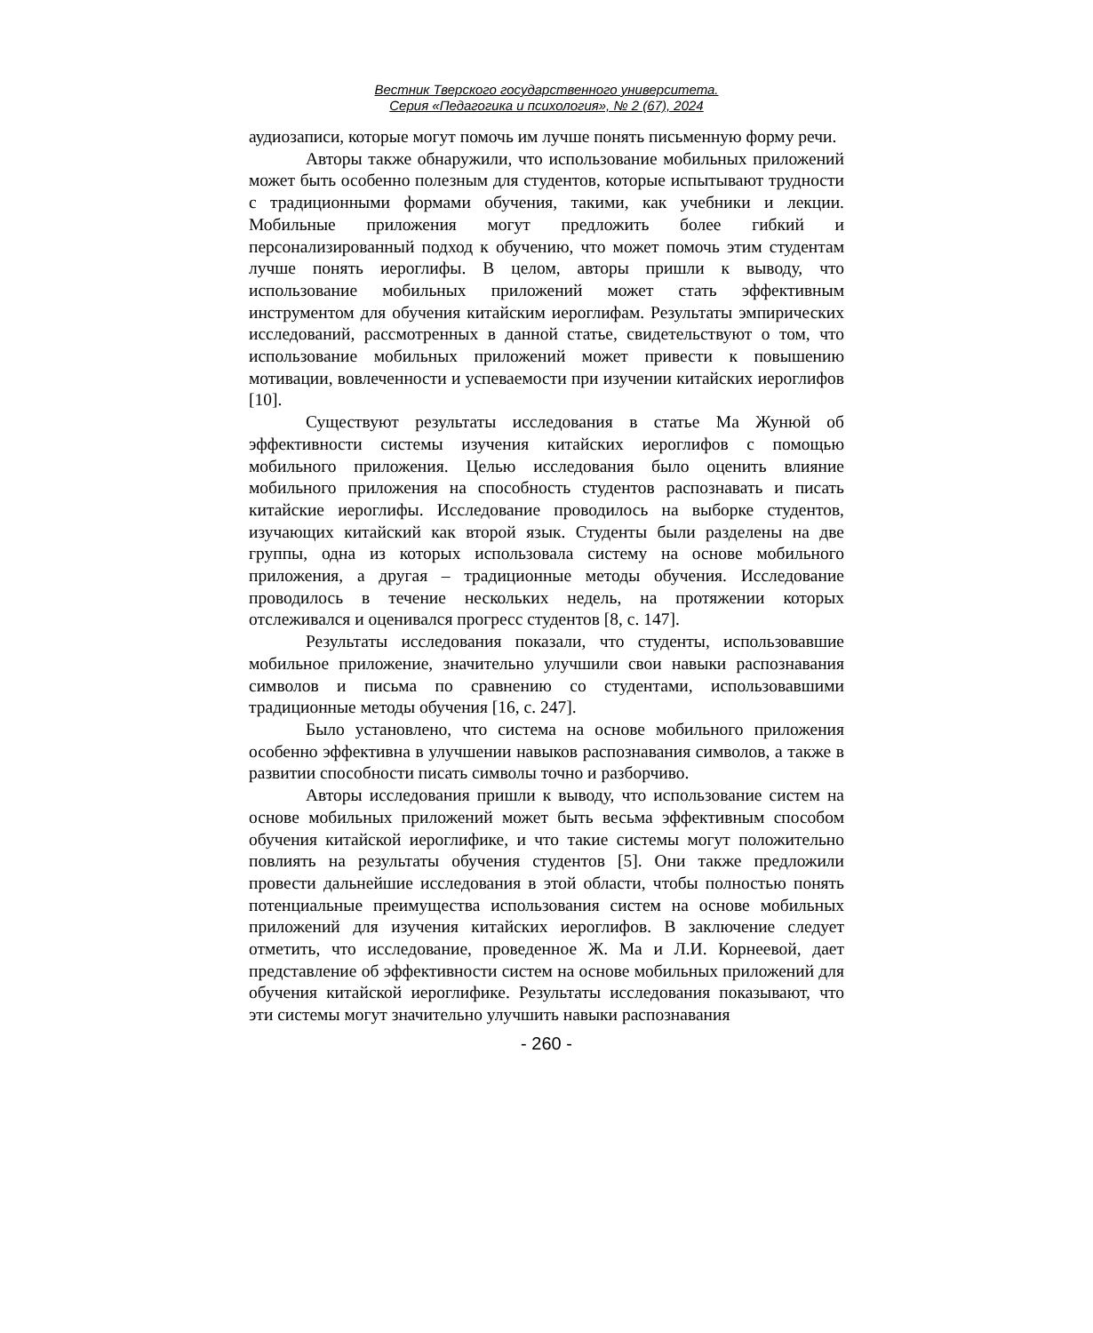Вестник Тверского государственного университета.
Серия «Педагогика и психология», № 2 (67), 2024
аудиозаписи, которые могут помочь им лучше понять письменную форму речи.
Авторы также обнаружили, что использование мобильных приложений может быть особенно полезным для студентов, которые испытывают трудности с традиционными формами обучения, такими, как учебники и лекции. Мобильные приложения могут предложить более гибкий и персонализированный подход к обучению, что может помочь этим студентам лучше понять иероглифы. В целом, авторы пришли к выводу, что использование мобильных приложений может стать эффективным инструментом для обучения китайским иероглифам. Результаты эмпирических исследований, рассмотренных в данной статье, свидетельствуют о том, что использование мобильных приложений может привести к повышению мотивации, вовлеченности и успеваемости при изучении китайских иероглифов [10].
Существуют результаты исследования в статье Ма Жунюй об эффективности системы изучения китайских иероглифов с помощью мобильного приложения. Целью исследования было оценить влияние мобильного приложения на способность студентов распознавать и писать китайские иероглифы. Исследование проводилось на выборке студентов, изучающих китайский как второй язык. Студенты были разделены на две группы, одна из которых использовала систему на основе мобильного приложения, а другая – традиционные методы обучения. Исследование проводилось в течение нескольких недель, на протяжении которых отслеживался и оценивался прогресс студентов [8, с. 147].
Результаты исследования показали, что студенты, использовавшие мобильное приложение, значительно улучшили свои навыки распознавания символов и письма по сравнению со студентами, использовавшими традиционные методы обучения [16, с. 247].
Было установлено, что система на основе мобильного приложения особенно эффективна в улучшении навыков распознавания символов, а также в развитии способности писать символы точно и разборчиво.
Авторы исследования пришли к выводу, что использование систем на основе мобильных приложений может быть весьма эффективным способом обучения китайской иероглифике, и что такие системы могут положительно повлиять на результаты обучения студентов [5]. Они также предложили провести дальнейшие исследования в этой области, чтобы полностью понять потенциальные преимущества использования систем на основе мобильных приложений для изучения китайских иероглифов. В заключение следует отметить, что исследование, проведенное Ж. Ма и Л.И. Корнеевой, дает представление об эффективности систем на основе мобильных приложений для обучения китайской иероглифике. Результаты исследования показывают, что эти системы могут значительно улучшить навыки распознавания
- 260 -